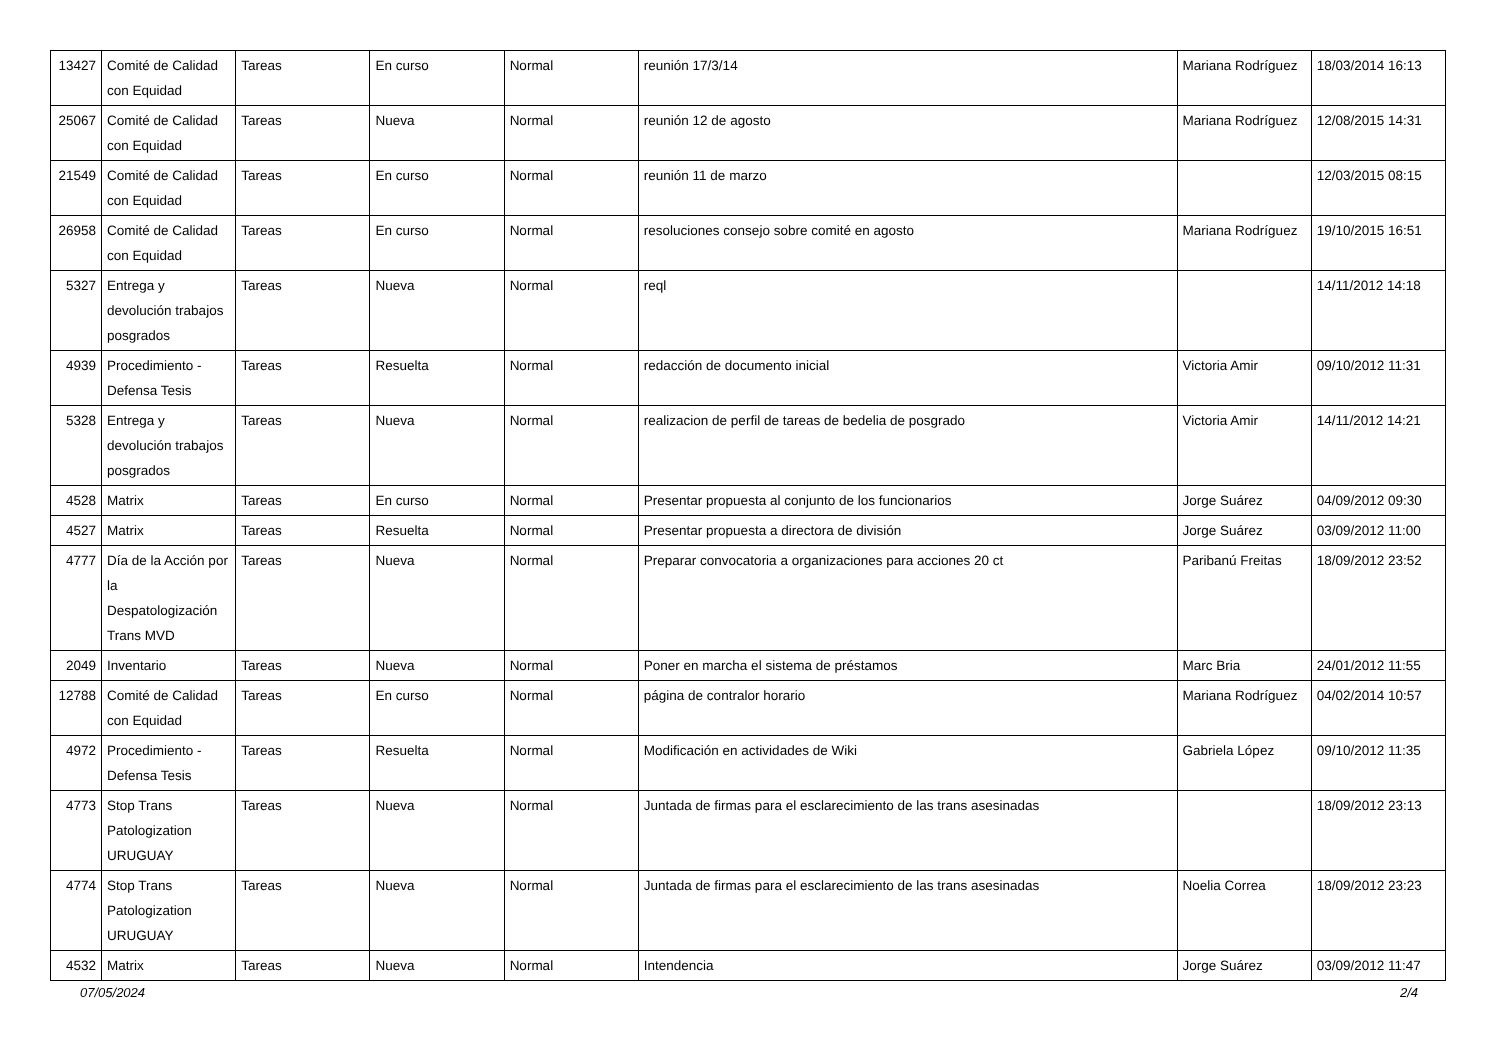| 13427 | Comité de Calidad con Equidad | Tareas | En curso | Normal | reunión 17/3/14 | Mariana Rodríguez | 18/03/2014 16:13 |
| 25067 | Comité de Calidad con Equidad | Tareas | Nueva | Normal | reunión 12 de agosto | Mariana Rodríguez | 12/08/2015 14:31 |
| 21549 | Comité de Calidad con Equidad | Tareas | En curso | Normal | reunión 11 de marzo | | 12/03/2015 08:15 |
| 26958 | Comité de Calidad con Equidad | Tareas | En curso | Normal | resoluciones consejo sobre comité en agosto | Mariana Rodríguez | 19/10/2015 16:51 |
| 5327 | Entrega y devolución trabajos posgrados | Tareas | Nueva | Normal | reql | | 14/11/2012 14:18 |
| 4939 | Procedimiento - Defensa Tesis | Tareas | Resuelta | Normal | redacción de documento inicial | Victoria Amir | 09/10/2012 11:31 |
| 5328 | Entrega y devolución trabajos posgrados | Tareas | Nueva | Normal | realizacion de perfil de tareas de bedelia de posgrado | Victoria Amir | 14/11/2012 14:21 |
| 4528 | Matrix | Tareas | En curso | Normal | Presentar propuesta al conjunto de los funcionarios | Jorge Suárez | 04/09/2012 09:30 |
| 4527 | Matrix | Tareas | Resuelta | Normal | Presentar propuesta a directora de división | Jorge Suárez | 03/09/2012 11:00 |
| 4777 | Día de la Acción por la Despatologización Trans MVD | Tareas | Nueva | Normal | Preparar convocatoria a organizaciones para acciones 20 ct | Paribanú Freitas | 18/09/2012 23:52 |
| 2049 | Inventario | Tareas | Nueva | Normal | Poner en marcha el sistema de préstamos | Marc Bria | 24/01/2012 11:55 |
| 12788 | Comité de Calidad con Equidad | Tareas | En curso | Normal | página de contralor horario | Mariana Rodríguez | 04/02/2014 10:57 |
| 4972 | Procedimiento - Defensa Tesis | Tareas | Resuelta | Normal | Modificación en actividades de Wiki | Gabriela López | 09/10/2012 11:35 |
| 4773 | Stop Trans Patologization URUGUAY | Tareas | Nueva | Normal | Juntada de firmas para el esclarecimiento de las trans asesinadas | | 18/09/2012 23:13 |
| 4774 | Stop Trans Patologization URUGUAY | Tareas | Nueva | Normal | Juntada de firmas para el esclarecimiento de las trans asesinadas | Noelia Correa | 18/09/2012 23:23 |
| 4532 | Matrix | Tareas | Nueva | Normal | Intendencia | Jorge Suárez | 03/09/2012 11:47 |
07/05/2024 2/4